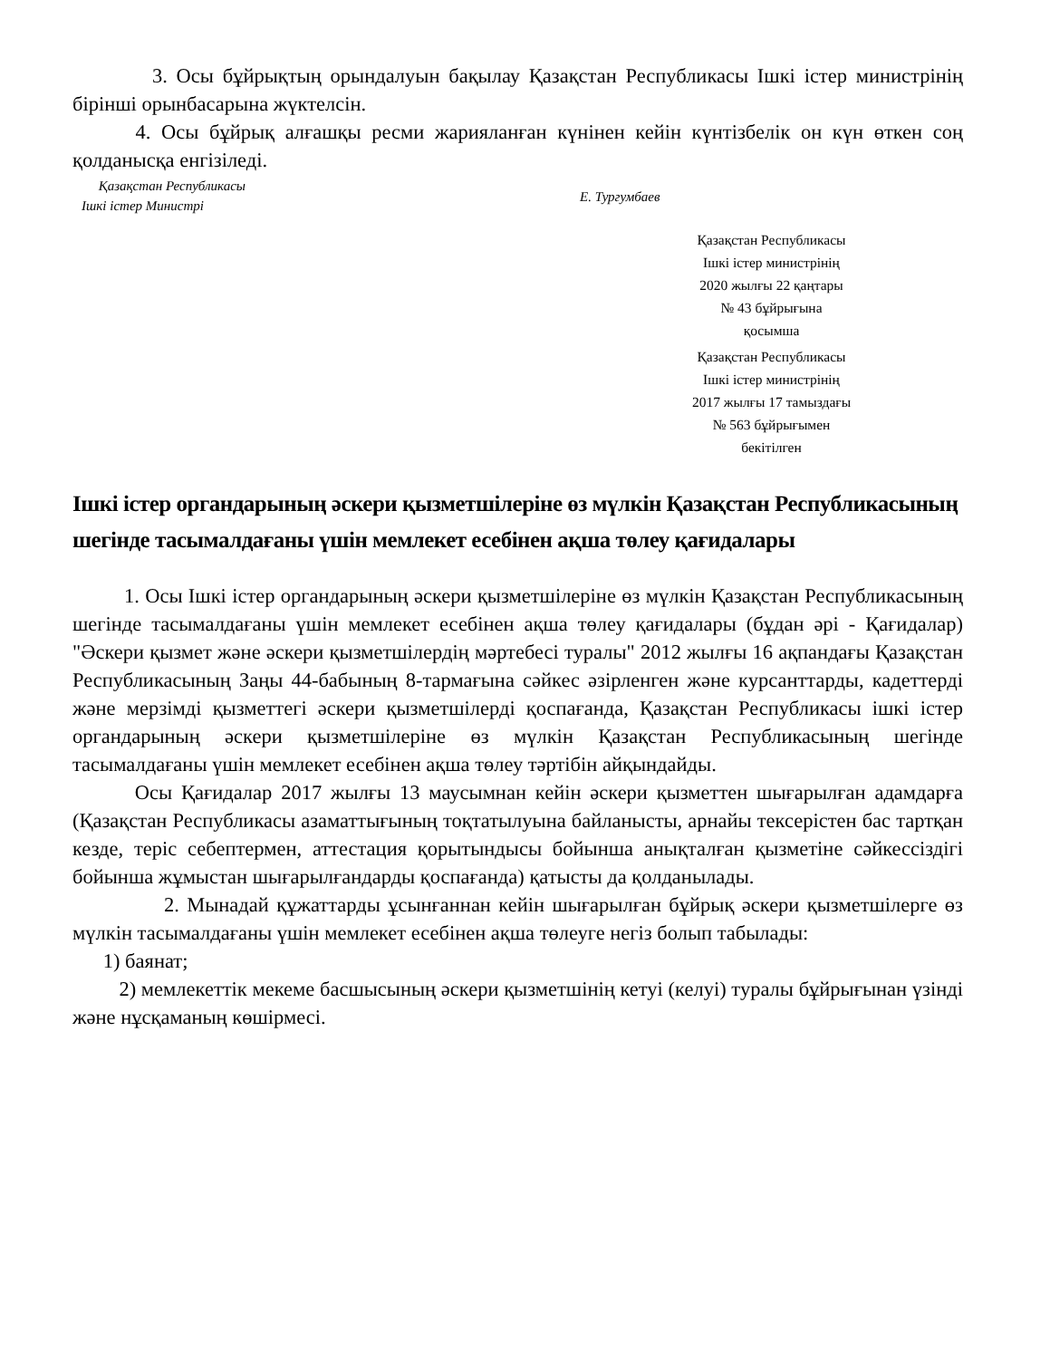3. Осы бұйрықтың орындалуын бақылау Қазақстан Республикасы Ішкі істер министрінің бірінші орынбасарына жүктелсін.
4. Осы бұйрық алғашқы ресми жарияланған күнінен кейін күнтізбелік он күн өткен соң қолданысқа енгізіледі.
Қазақстан Республикасы
Ішкі істер Министрі
Е. Тургумбаев
Қазақстан Республикасы
Ішкі істер министрінің
2020 жылғы 22 қаңтары
№ 43 бұйрығына
қосымша
Қазақстан Республикасы
Ішкі істер министрінің
2017 жылғы 17 тамыздағы
№ 563 бұйрығымен
бекітілген
Ішкі істер органдарының әскери қызметшілеріне өз мүлкін Қазақстан Республикасының шегінде тасымалдағаны үшін мемлекет есебінен ақша төлеу қағидалары
1. Осы Ішкі істер органдарының әскери қызметшілеріне өз мүлкін Қазақстан Республикасының шегінде тасымалдағаны үшін мемлекет есебінен ақша төлеу қағидалары (бұдан әрі - Қағидалар) "Әскери қызмет және әскери қызметшілердің мәртебесі туралы" 2012 жылғы 16 ақпандағы Қазақстан Республикасының Заңы 44-бабының 8-тармағына сәйкес әзірленген және курсанттарды, кадеттерді және мерзімді қызметтегі әскери қызметшілерді қоспағанда, Қазақстан Республикасы ішкі істер органдарының әскери қызметшілеріне өз мүлкін Қазақстан Республикасының шегінде тасымалдағаны үшін мемлекет есебінен ақша төлеу тәртібін айқындайды.
Осы Қағидалар 2017 жылғы 13 маусымнан кейін әскери қызметтен шығарылған адамдарға (Қазақстан Республикасы азаматтығының тоқтатылуына байланысты, арнайы тексерістен бас тартқан кезде, теріс себептермен, аттестация қорытындысы бойынша анықталған қызметіне сәйкессіздігі бойынша жұмыстан шығарылғандарды қоспағанда) қатысты да қолданылады.
2. Мынадай құжаттарды ұсынғаннан кейін шығарылған бұйрық әскери қызметшілерге өз мүлкін тасымалдағаны үшін мемлекет есебінен ақша төлеуге негіз болып табылады:
1) баянат;
2) мемлекеттік мекеме басшысының әскери қызметшінің кетуі (келуі) туралы бұйрығынан үзінді және нұсқаманың көшірмесі.